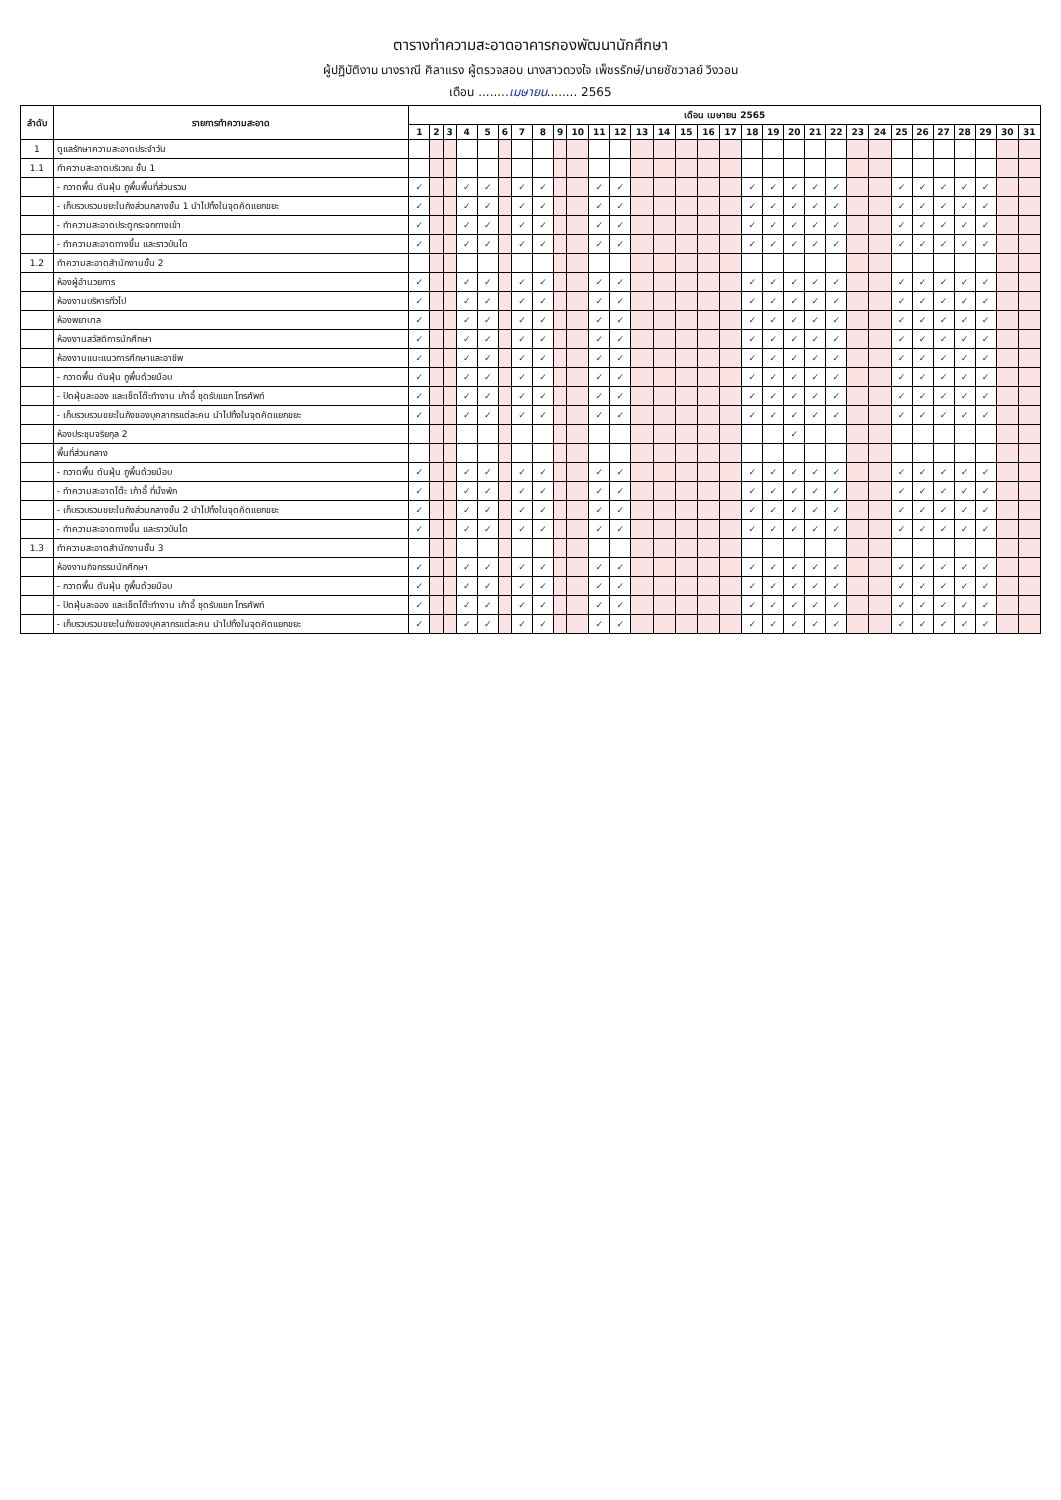ตารางทำความสะอาดอาคารกองพัฒนานักศึกษา
ผู้ปฏิบัติงาน นางราณี ศิลาแรง ผู้ตรวจสอบ นางสาวดวงใจ เพ็ชรรักษ์/นายชัชวาลย์ วิงวอน
เดือน ........เมษายน........ 2565
| ลำดับ | รายการทำความสะอาด | เดือน เมษายน 2565 | | | | | | | | | | | | | | | | | | | | | | | | | | | | | | |
| --- | --- | --- | --- | --- | --- | --- | --- | --- | --- | --- | --- | --- | --- | --- | --- | --- | --- | --- | --- | --- | --- | --- | --- | --- | --- | --- | --- | --- | --- | --- | --- | --- |
| | | 1 | 2 | 3 | 4 | 5 | 6 | 7 | 8 | 9 | 10 | 11 | 12 | 13 | 14 | 15 | 16 | 17 | 18 | 19 | 20 | 21 | 22 | 23 | 24 | 25 | 26 | 27 | 28 | 29 | 30 | 31 |
| 1 | ดูแลรักษาความสะอาดประจำวัน | | | | | | | | | | | | | | | | | | | | | | | | | | | | | | | |
| 1.1 | ทำความสะอาดบริเวณ ชั้น 1 | | | | | | | | | | | | | | | | | | | | | | | | | | | | | | | |
| | - กวาดพื้น ดันฝุ่น ถูพื้นพื้นที่ส่วนรวม | ✓ | | | ✓ | ✓ | | ✓ | ✓ | | | ✓ | ✓ | | | | | | ✓ | ✓ | ✓ | ✓ | ✓ | | | ✓ | ✓ | ✓ | ✓ | ✓ | | |
| | - เก็บรวบรวมขยะในถังส่วนกลางชั้น 1 นำไปทิ้งในจุดคัดแยกขยะ | ✓ | | | ✓ | ✓ | | ✓ | ✓ | | | ✓ | ✓ | | | | | | ✓ | ✓ | ✓ | ✓ | ✓ | | | ✓ | ✓ | ✓ | ✓ | ✓ | | |
| | - ทำความสะอาดประตูกระจกทางเข้า | ✓ | | | ✓ | ✓ | | ✓ | ✓ | | | ✓ | ✓ | | | | | | ✓ | ✓ | ✓ | ✓ | ✓ | | | ✓ | ✓ | ✓ | ✓ | ✓ | | |
| | - ทำความสะอาดทางขึ้น และราวบันได | ✓ | | | ✓ | ✓ | | ✓ | ✓ | | | ✓ | ✓ | | | | | | ✓ | ✓ | ✓ | ✓ | ✓ | | | ✓ | ✓ | ✓ | ✓ | ✓ | | |
| 1.2 | ทำความสะอาดสำนักงานชั้น 2 | | | | | | | | | | | | | | | | | | | | | | | | | | | | | | | |
| | ห้องผู้อำนวยการ | ✓ | | | ✓ | ✓ | | ✓ | ✓ | | | ✓ | ✓ | | | | | | ✓ | ✓ | ✓ | ✓ | ✓ | | | ✓ | ✓ | ✓ | ✓ | ✓ | | |
| | ห้องงานบริหารทั่วไป | ✓ | | | ✓ | ✓ | | ✓ | ✓ | | | ✓ | ✓ | | | | | | ✓ | ✓ | ✓ | ✓ | ✓ | | | ✓ | ✓ | ✓ | ✓ | ✓ | | |
| | ห้องพยาบาล | ✓ | | | ✓ | ✓ | | ✓ | ✓ | | | ✓ | ✓ | | | | | | ✓ | ✓ | ✓ | ✓ | ✓ | | | ✓ | ✓ | ✓ | ✓ | ✓ | | |
| | ห้องงานสวัสดิการนักศึกษา | ✓ | | | ✓ | ✓ | | ✓ | ✓ | | | ✓ | ✓ | | | | | | ✓ | ✓ | ✓ | ✓ | ✓ | | | ✓ | ✓ | ✓ | ✓ | ✓ | | |
| | ห้องงานแนะแนวการศึกษาและอาชีพ | ✓ | | | ✓ | ✓ | | ✓ | ✓ | | | ✓ | ✓ | | | | | | ✓ | ✓ | ✓ | ✓ | ✓ | | | ✓ | ✓ | ✓ | ✓ | ✓ | | |
| | - กวาดพื้น ดันฝุ่น ถูพื้นด้วยมือบ | ✓ | | | ✓ | ✓ | | ✓ | ✓ | | | ✓ | ✓ | | | | | | ✓ | ✓ | ✓ | ✓ | ✓ | | | ✓ | ✓ | ✓ | ✓ | ✓ | | |
| | - ปัดฝุ่นละออง และเช็ดโต๊ะทำงาน เก้าอี้ ชุดรับแขก โทรศัพท์ | ✓ | | | ✓ | ✓ | | ✓ | ✓ | | | ✓ | ✓ | | | | | | ✓ | ✓ | ✓ | ✓ | ✓ | | | ✓ | ✓ | ✓ | ✓ | ✓ | | |
| | - เก็บรวบรวมขยะในถังของบุคลากรแต่ละคน นำไปทิ้งในจุดคัดแยกขยะ | ✓ | | | ✓ | ✓ | | ✓ | ✓ | | | ✓ | ✓ | | | | | | ✓ | ✓ | ✓ | ✓ | ✓ | | | ✓ | ✓ | ✓ | ✓ | ✓ | | |
| | ห้องประชุมจริยกุล 2 | | | | | | | | | | | | | | | | | | | | ✓ | | | | | | | | | | | |
| | พื้นที่ส่วนกลาง | | | | | | | | | | | | | | | | | | | | | | | | | | | | | | | |
| | - กวาดพื้น ดันฝุ่น ถูพื้นด้วยมือบ | ✓ | | | ✓ | ✓ | | ✓ | ✓ | | | ✓ | ✓ | | | | | | ✓ | ✓ | ✓ | ✓ | ✓ | | | ✓ | ✓ | ✓ | ✓ | ✓ | | |
| | - ทำความสะอาดโต๊ะ เก้าอี้ ที่นั่งพัก | ✓ | | | ✓ | ✓ | | ✓ | ✓ | | | ✓ | ✓ | | | | | | ✓ | ✓ | ✓ | ✓ | ✓ | | | ✓ | ✓ | ✓ | ✓ | ✓ | | |
| | - เก็บรวบรวมขยะในถังส่วนกลางชั้น 2 นำไปทิ้งในจุดคัดแยกขยะ | ✓ | | | ✓ | ✓ | | ✓ | ✓ | | | ✓ | ✓ | | | | | | ✓ | ✓ | ✓ | ✓ | ✓ | | | ✓ | ✓ | ✓ | ✓ | ✓ | | |
| | - ทำความสะอาดทางขึ้น และราวบันได | ✓ | | | ✓ | ✓ | | ✓ | ✓ | | | ✓ | ✓ | | | | | | ✓ | ✓ | ✓ | ✓ | ✓ | | | ✓ | ✓ | ✓ | ✓ | ✓ | | |
| 1.3 | ทำความสะอาดสำนักงานชั้น 3 | | | | | | | | | | | | | | | | | | | | | | | | | | | | | | | |
| | ห้องงานกิจกรรมนักศึกษา | ✓ | | | ✓ | ✓ | | ✓ | ✓ | | | ✓ | ✓ | | | | | | ✓ | ✓ | ✓ | ✓ | ✓ | | | ✓ | ✓ | ✓ | ✓ | ✓ | | |
| | - กวาดพื้น ดันฝุ่น ถูพื้นด้วยมือบ | ✓ | | | ✓ | ✓ | | ✓ | ✓ | | | ✓ | ✓ | | | | | | ✓ | ✓ | ✓ | ✓ | ✓ | | | ✓ | ✓ | ✓ | ✓ | ✓ | | |
| | - ปัดฝุ่นละออง และเช็ดโต๊ะทำงาน เก้าอี้ ชุดรับแขก โทรศัพท์ | ✓ | | | ✓ | ✓ | | ✓ | ✓ | | | ✓ | ✓ | | | | | | ✓ | ✓ | ✓ | ✓ | ✓ | | | ✓ | ✓ | ✓ | ✓ | ✓ | | |
| | - เก็บรวบรวมขยะในถังของบุคลากรแต่ละคน นำไปทิ้งในจุดคัดแยกขยะ | ✓ | | | ✓ | ✓ | | ✓ | ✓ | | | ✓ | ✓ | | | | | | ✓ | ✓ | ✓ | ✓ | ✓ | | | ✓ | ✓ | ✓ | ✓ | ✓ | | |